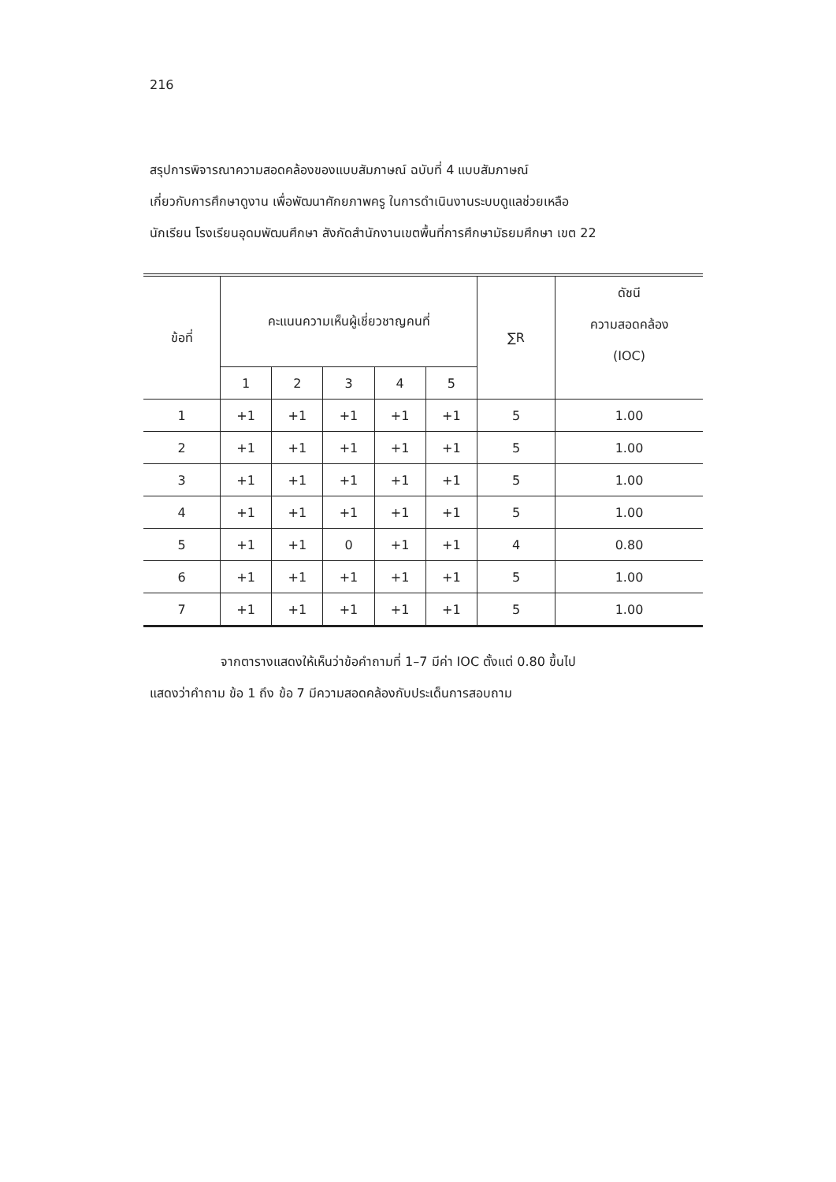216
สรุปการพิจารณาความสอดคล้องของแบบสัมภาษณ์ ฉบับที่ 4 แบบสัมภาษณ์
เกี่ยวกับการศึกษาดูงาน เพื่อพัฒนาศักยภาพครู ในการดำเนินงานระบบดูแลช่วยเหลือ
นักเรียน โรงเรียนอุดมพัฒนศึกษา สังกัดสำนักงานเขตพื้นที่การศึกษามัธยมศึกษา เขต 22
| ข้อที่ | คะแนนความเห็นผู้เชี่ยวชาญคนที่ | | | | | ∑R | ดัชนี ความสอดคล้อง (IOC) |
| --- | --- | --- | --- | --- | --- | --- | --- |
| | 1 | 2 | 3 | 4 | 5 | | |
| 1 | +1 | +1 | +1 | +1 | +1 | 5 | 1.00 |
| 2 | +1 | +1 | +1 | +1 | +1 | 5 | 1.00 |
| 3 | +1 | +1 | +1 | +1 | +1 | 5 | 1.00 |
| 4 | +1 | +1 | +1 | +1 | +1 | 5 | 1.00 |
| 5 | +1 | +1 | 0 | +1 | +1 | 4 | 0.80 |
| 6 | +1 | +1 | +1 | +1 | +1 | 5 | 1.00 |
| 7 | +1 | +1 | +1 | +1 | +1 | 5 | 1.00 |
จากตารางแสดงให้เห็นว่าข้อคำถามที่ 1–7 มีค่า IOC ตั้งแต่ 0.80 ขึ้นไป
แสดงว่าคำถาม ข้อ 1 ถึง ข้อ 7 มีความสอดคล้องกับประเด็นการสอบถาม